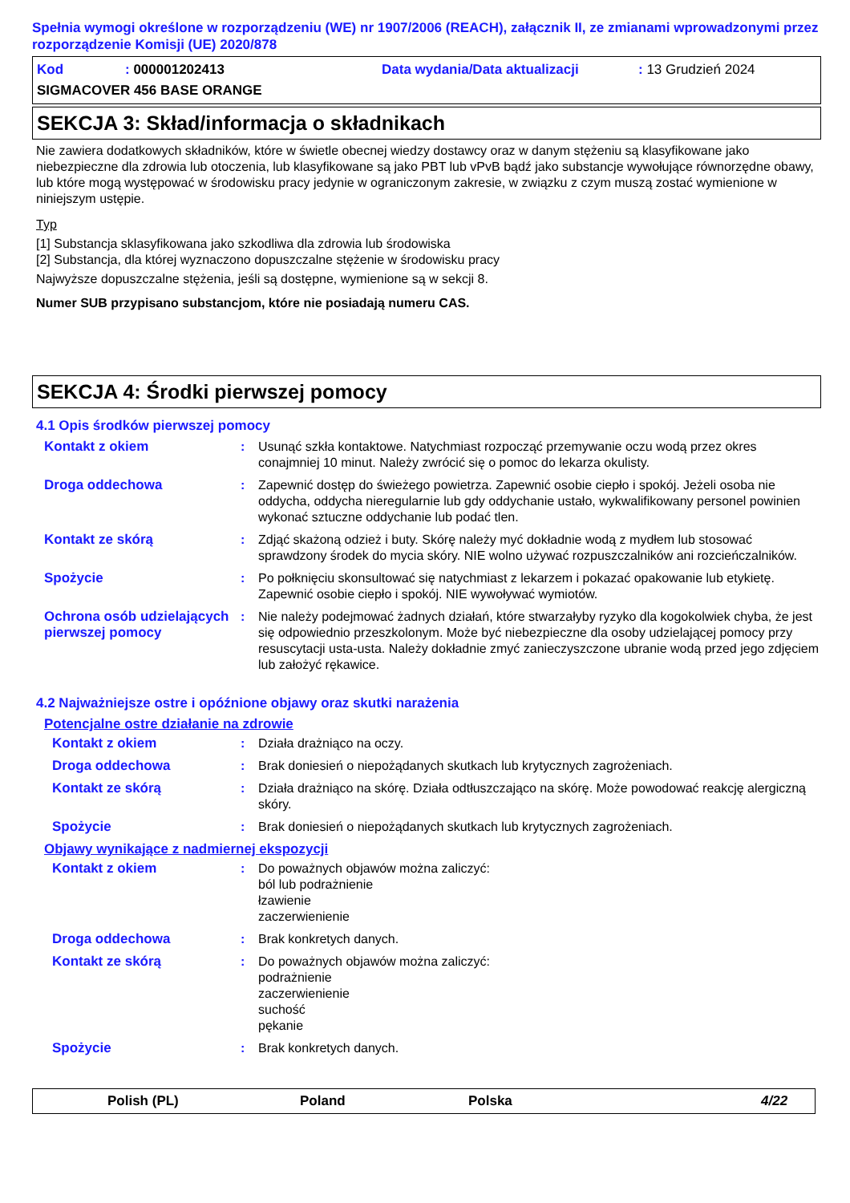Spełnia wymogi określone w rozporządzeniu (WE) nr 1907/2006 (REACH), załącznik II, ze zmianami wprowadzonymi przez rozporządzenie Komisji (UE) 2020/878
Kod: 000001202413 Data wydania/Data aktualizacji: 13 Grudzień 2024
SIGMACOVER 456 BASE ORANGE
SEKCJA 3: Skład/informacja o składnikach
Nie zawiera dodatkowych składników, które w świetle obecnej wiedzy dostawcy oraz w danym stężeniu są klasyfikowane jako niebezpieczne dla zdrowia lub otoczenia, lub klasyfikowane są jako PBT lub vPvB bądź jako substancje wywołujące równorzędne obawy, lub które mogą występować w środowisku pracy jedynie w ograniczonym zakresie, w związku z czym muszą zostać wymienione w niniejszym ustępie.
Typ
[1] Substancja sklasyfikowana jako szkodliwa dla zdrowia lub środowiska
[2] Substancja, dla której wyznaczono dopuszczalne stężenie w środowisku pracy
Najwyższe dopuszczalne stężenia, jeśli są dostępne, wymienione są w sekcji 8.
Numer SUB przypisano substancjom, które nie posiadają numeru CAS.
SEKCJA 4: Środki pierwszej pomocy
4.1 Opis środków pierwszej pomocy
Kontakt z okiem: Usunąć szkła kontaktowe. Natychmiast rozpocząć przemywanie oczu wodą przez okres conajmniej 10 minut. Należy zwrócić się o pomoc do lekarza okulisty.
Droga oddechowa: Zapewnić dostęp do świeżego powietrza. Zapewnić osobie ciepło i spokój. Jeżeli osoba nie oddycha, oddycha nieregularnie lub gdy oddychanie ustało, wykwalifikowany personel powinien wykonać sztuczne oddychanie lub podać tlen.
Kontakt ze skórą: Zdjąć skażoną odzież i buty. Skórę należy myć dokładnie wodą z mydłem lub stosować sprawdzony środek do mycia skóry. NIE wolno używać rozpuszczalników ani rozcieńczalników.
Spożycie: Po połknięciu skonsultować się natychmiast z lekarzem i pokazać opakowanie lub etykietę. Zapewnić osobie ciepło i spokój. NIE wywoływać wymiotów.
Ochrona osób udzielających pierwszej pomocy: Nie należy podejmować żadnych działań, które stwarzałyby ryzyko dla kogokolwiek chyba, że jest się odpowiednio przeszkolonym. Może być niebezpieczne dla osoby udzielającej pomocy przy resuscytacji usta-usta. Należy dokładnie zmyć zanieczyszczone ubranie wodą przed jego zdjęciem lub założyć rękawice.
4.2 Najważniejsze ostre i opóźnione objawy oraz skutki narażenia
Potencjalne ostre działanie na zdrowie
Kontakt z okiem: Działa drażniąco na oczy.
Droga oddechowa: Brak doniesień o niepożądanych skutkach lub krytycznych zagrożeniach.
Kontakt ze skórą: Działa drażniąco na skórę. Działa odtłuszczająco na skórę. Może powodować reakcję alergiczną skóry.
Spożycie: Brak doniesień o niepożądanych skutkach lub krytycznych zagrożeniach.
Objawy wynikające z nadmiernej ekspozycji
Kontakt z okiem: Do poważnych objawów można zaliczyć:
ból lub podrażnienie
łzawienie
zaczerwienienie
Droga oddechowa: Brak konkretych danych.
Kontakt ze skórą: Do poważnych objawów można zaliczyć:
podrażnienie
zaczerwienienie
suchość
pękanie
Spożycie: Brak konkretych danych.
Polish (PL) Poland Polska 4/22